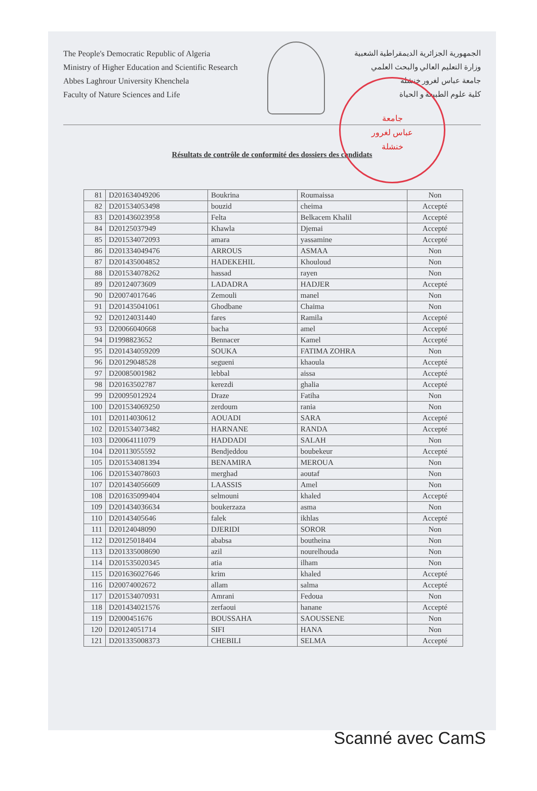The People's Democratic Republic of Algeria
Ministry of Higher Education and Scientific Research
Abbes Laghrour University Khenchela
Faculty of Nature Sciences and Life
الجمهورية الجزائرية الديمقراطية الشعبية
وزارة التعليم العالي والبحث العلمي
جامعة عباس لغرور خنشلة
كلية علوم الطبيعة و الحياة
جامعة
عباس لغرور
خنشلة
Résultats de contrôle de conformité des dossiers des candidats
| 81 | D201634049206 | Boukrina | Roumaissa | Non |
| 82 | D201534053498 | bouzid | cheima | Accepté |
| 83 | D201436023958 | Felta | Belkacem Khalil | Accepté |
| 84 | D20125037949 | Khawla | Djemai | Accepté |
| 85 | D201534072093 | amara | yassamine | Accepté |
| 86 | D201334049476 | ARROUS | ASMAA | Non |
| 87 | D201435004852 | HADEKEHIL | Khouloud | Non |
| 88 | D201534078262 | hassad | rayen | Non |
| 89 | D20124073609 | LADADRA | HADJER | Accepté |
| 90 | D20074017646 | Zemouli | manel | Non |
| 91 | D201435041061 | Ghodbane | Chaima | Non |
| 92 | D20124031440 | fares | Ramila | Accepté |
| 93 | D20066040668 | bacha | amel | Accepté |
| 94 | D1998823652 | Bennacer | Kamel | Accepté |
| 95 | D201434059209 | SOUKA | FATIMA ZOHRA | Non |
| 96 | D20129048528 | segueni | khaoula | Accepté |
| 97 | D20085001982 | lebbal | aissa | Accepté |
| 98 | D20163502787 | kerezdi | ghalia | Accepté |
| 99 | D20095012924 | Draze | Fatiha | Non |
| 100 | D201534069250 | zerdoum | rania | Non |
| 101 | D20114030612 | AOUADI | SARA | Accepté |
| 102 | D201534073482 | HARNANE | RANDA | Accepté |
| 103 | D20064111079 | HADDADI | SALAH | Non |
| 104 | D20113055592 | Bendjeddou | boubekeur | Accepté |
| 105 | D201534081394 | BENAMIRA | MEROUA | Non |
| 106 | D201534078603 | merghad | aoutaf | Non |
| 107 | D201434056609 | LAASSIS | Amel | Non |
| 108 | D201635099404 | selmouni | khaled | Accepté |
| 109 | D201434036634 | boukerzaza | asma | Non |
| 110 | D20143405646 | falek | ikhlas | Accepté |
| 111 | D20124048090 | DJERIDI | SOROR | Non |
| 112 | D20125018404 | ababsa | boutheina | Non |
| 113 | D201335008690 | azil | nourelhouda | Non |
| 114 | D201535020345 | atia | ilham | Non |
| 115 | D201636027646 | krim | khaled | Accepté |
| 116 | D20074002672 | allam | salma | Accepté |
| 117 | D201534070931 | Amrani | Fedoua | Non |
| 118 | D201434021576 | zerfaoui | hanane | Accepté |
| 119 | D2000451676 | BOUSSAHA | SAOUSSENE | Non |
| 120 | D20124051714 | SIFI | HANA | Non |
| 121 | D201335008373 | CHEBILI | SELMA | Accepté |
Scanné avec CamS